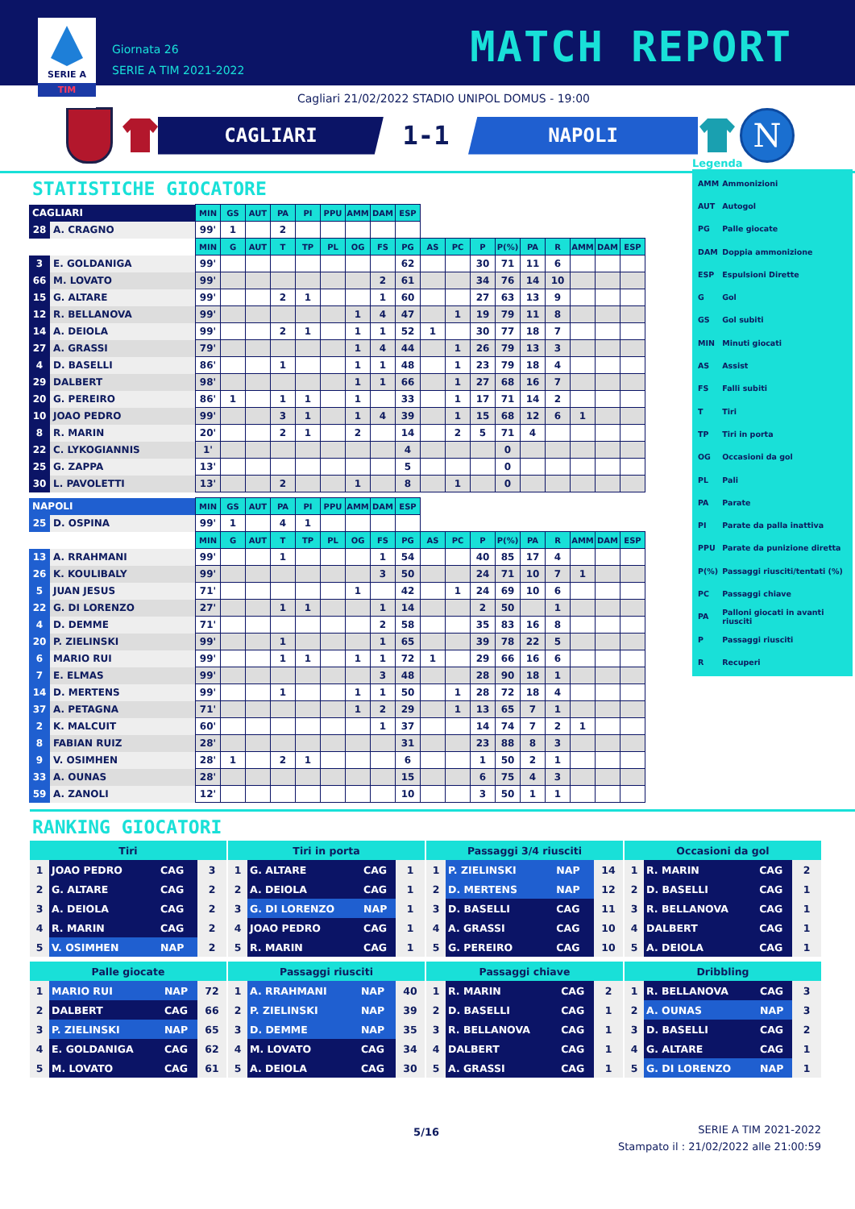SERIE A
TIM
Giornata 26
SERIE A TIM 2021-2022
MATCH REPORT
Cagliari 21/02/2022 STADIO UNIPOL DOMUS - 19:00
CAGLIARI
1-1
NAPOLI
N
STATISTICHE GIOCATORE
| CAGLIARI | | MIN | GS | AUT | PA | PI | PPU | AMM | DAM | ESP | | | | | | | | | |
| --- | --- | --- | --- | --- | --- | --- | --- | --- | --- | --- | --- | --- | --- | --- | --- | --- | --- | --- | --- |
| 28 | A. CRAGNO | 99' | 1 | | 2 | | | | | | | | | | | | | | |
| | | MIN | G | AUT | T | TP | PL | OG | FS | PG | AS | PC | P | P(%) | PA | R | AMM | DAM | ESP |
| 3 | E. GOLDANIGA | 99' | | | | | | | | 62 | | | 30 | 71 | 11 | 6 | | | |
| 66 | M. LOVATO | 99' | | | | | | | 2 | 61 | | | 34 | 76 | 14 | 10 | | | |
| 15 | G. ALTARE | 99' | | | 2 | 1 | | | 1 | 60 | | | 27 | 63 | 13 | 9 | | | |
| 12 | R. BELLANOVA | 99' | | | | | | 1 | 4 | 47 | | 1 | 19 | 79 | 11 | 8 | | | |
| 14 | A. DEIOLA | 99' | | | 2 | 1 | | 1 | 1 | 52 | 1 | | 30 | 77 | 18 | 7 | | | |
| 27 | A. GRASSI | 79' | | | | | | 1 | 4 | 44 | | 1 | 26 | 79 | 13 | 3 | | | |
| 4 | D. BASELLI | 86' | | | 1 | | | 1 | 1 | 48 | | 1 | 23 | 79 | 18 | 4 | | | |
| 29 | DALBERT | 98' | | | | | | 1 | 1 | 66 | | 1 | 27 | 68 | 16 | 7 | | | |
| 20 | G. PEREIRO | 86' | 1 | | 1 | 1 | | 1 | | 33 | | 1 | 17 | 71 | 14 | 2 | | | |
| 10 | JOAO PEDRO | 99' | | | 3 | 1 | | 1 | 4 | 39 | | 1 | 15 | 68 | 12 | 6 | 1 | | |
| 8 | R. MARIN | 20' | | | 2 | 1 | | 2 | | 14 | | 2 | 5 | 71 | 4 | | | | |
| 22 | C. LYKOGIANNIS | 1' | | | | | | | | 4 | | | | 0 | | | | | |
| 25 | G. ZAPPA | 13' | | | | | | | | 5 | | | | 0 | | | | | |
| 30 | L. PAVOLETTI | 13' | | | 2 | | | 1 | | 8 | | 1 | | 0 | | | | | |
| NAPOLI | | MIN | GS | AUT | PA | PI | PPU | AMM | DAM | ESP | | | | | | | | | |
| --- | --- | --- | --- | --- | --- | --- | --- | --- | --- | --- | --- | --- | --- | --- | --- | --- | --- | --- | --- |
| 25 | D. OSPINA | 99' | 1 | | 4 | 1 | | | | | | | | | | | | | |
| | | MIN | G | AUT | T | TP | PL | OG | FS | PG | AS | PC | P | P(%) | PA | R | AMM | DAM | ESP |
| 13 | A. RRAHMANI | 99' | | | 1 | | | | 1 | 54 | | | 40 | 85 | 17 | 4 | | | |
| 26 | K. KOULIBALY | 99' | | | | | | | 3 | 50 | | | 24 | 71 | 10 | 7 | 1 | | |
| 5 | JUAN JESUS | 71' | | | | | | 1 | | 42 | | 1 | 24 | 69 | 10 | 6 | | | |
| 22 | G. DI LORENZO | 27' | | | 1 | 1 | | | 1 | 14 | | | 2 | 50 | | 1 | | | |
| 4 | D. DEMME | 71' | | | | | | | 2 | 58 | | | 35 | 83 | 16 | 8 | | | |
| 20 | P. ZIELINSKI | 99' | | | 1 | | | | 1 | 65 | | | 39 | 78 | 22 | 5 | | | |
| 6 | MARIO RUI | 99' | | | 1 | 1 | | 1 | 1 | 72 | 1 | | 29 | 66 | 16 | 6 | | | |
| 7 | E. ELMAS | 99' | | | | | | | 3 | 48 | | | 28 | 90 | 18 | 1 | | | |
| 14 | D. MERTENS | 99' | | | 1 | | | 1 | 1 | 50 | | 1 | 28 | 72 | 18 | 4 | | | |
| 37 | A. PETAGNA | 71' | | | | | | 1 | 2 | 29 | | 1 | 13 | 65 | 7 | 1 | | | |
| 2 | K. MALCUIT | 60' | | | | | | | 1 | 37 | | | 14 | 74 | 7 | 2 | 1 | | |
| 8 | FABIAN RUIZ | 28' | | | | | | | | 31 | | | 23 | 88 | 8 | 3 | | | |
| 9 | V. OSIMHEN | 28' | 1 | | 2 | 1 | | | | 6 | | | 1 | 50 | 2 | 1 | | | |
| 33 | A. OUNAS | 28' | | | | | | | | 15 | | | 6 | 75 | 4 | 3 | | | |
| 59 | A. ZANOLI | 12' | | | | | | | | 10 | | | 3 | 50 | 1 | 1 | | | |
Legenda
| AMM | Ammonizioni |
| AUT | Autogol |
| PG | Palle giocate |
| DAM | Doppia ammonizione |
| ESP | Espulsioni Dirette |
| G | Gol |
| GS | Gol subiti |
| MIN | Minuti giocati |
| AS | Assist |
| FS | Falli subiti |
| T | Tiri |
| TP | Tiri in porta |
| OG | Occasioni da gol |
| PL | Pali |
| PA | Parate |
| PI | Parate da palla inattiva |
| PPU | Parate da punizione diretta |
| P(%) | Passaggi riusciti/tentati (%) |
| PC | Passaggi chiave |
| PA | Palloni giocati in avanti riusciti |
| P | Passaggi riusciti |
| R | Recuperi |
RANKING GIOCATORI
| Tiri | | | |
| --- | --- | --- | --- |
| 1 | JOAO PEDRO | CAG | 3 |
| 2 | G. ALTARE | CAG | 2 |
| 3 | A. DEIOLA | CAG | 2 |
| 4 | R. MARIN | CAG | 2 |
| 5 | V. OSIMHEN | NAP | 2 |
| Tiri in porta | | | |
| --- | --- | --- | --- |
| 1 | G. ALTARE | CAG | 1 |
| 2 | A. DEIOLA | CAG | 1 |
| 3 | G. DI LORENZO | NAP | 1 |
| 4 | JOAO PEDRO | CAG | 1 |
| 5 | R. MARIN | CAG | 1 |
| Passaggi 3/4 riusciti | | | |
| --- | --- | --- | --- |
| 1 | P. ZIELINSKI | NAP | 14 |
| 2 | D. MERTENS | NAP | 12 |
| 3 | D. BASELLI | CAG | 11 |
| 4 | A. GRASSI | CAG | 10 |
| 5 | G. PEREIRO | CAG | 10 |
| Occasioni da gol | | | |
| --- | --- | --- | --- |
| 1 | R. MARIN | CAG | 2 |
| 2 | D. BASELLI | CAG | 1 |
| 3 | R. BELLANOVA | CAG | 1 |
| 4 | DALBERT | CAG | 1 |
| 5 | A. DEIOLA | CAG | 1 |
| Palle giocate | | | |
| --- | --- | --- | --- |
| 1 | MARIO RUI | NAP | 72 |
| 2 | DALBERT | CAG | 66 |
| 3 | P. ZIELINSKI | NAP | 65 |
| 4 | E. GOLDANIGA | CAG | 62 |
| 5 | M. LOVATO | CAG | 61 |
| Passaggi riusciti | | | |
| --- | --- | --- | --- |
| 1 | A. RRAHMANI | NAP | 40 |
| 2 | P. ZIELINSKI | NAP | 39 |
| 3 | D. DEMME | NAP | 35 |
| 4 | M. LOVATO | CAG | 34 |
| 5 | A. DEIOLA | CAG | 30 |
| Passaggi chiave | | | |
| --- | --- | --- | --- |
| 1 | R. MARIN | CAG | 2 |
| 2 | D. BASELLI | CAG | 1 |
| 3 | R. BELLANOVA | CAG | 1 |
| 4 | DALBERT | CAG | 1 |
| 5 | A. GRASSI | CAG | 1 |
| Dribbling | | | |
| --- | --- | --- | --- |
| 1 | R. BELLANOVA | CAG | 3 |
| 2 | A. OUNAS | NAP | 3 |
| 3 | D. BASELLI | CAG | 2 |
| 4 | G. ALTARE | CAG | 1 |
| 5 | G. DI LORENZO | NAP | 1 |
5/16
SERIE A TIM 2021-2022
Stampato il : 21/02/2022 alle 21:00:59